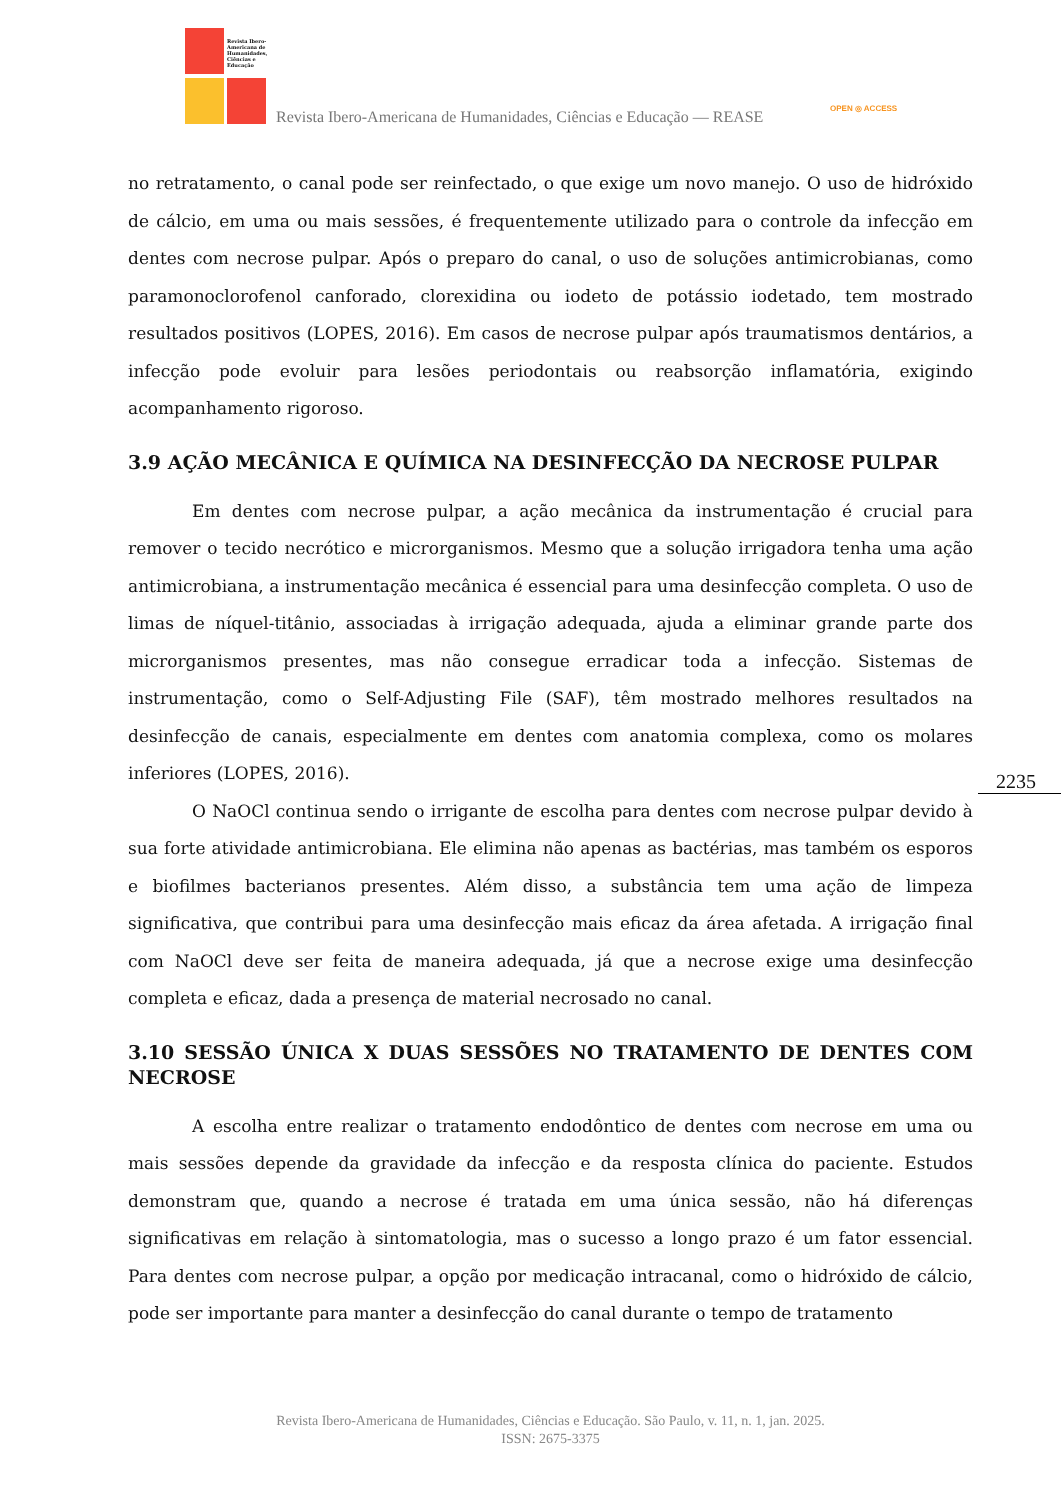Revista Ibero-Americana de Humanidades, Ciências e Educação
Revista Ibero-Americana de Humanidades, Ciências e Educação — REASE
OPEN ◎ ACCESS
no retratamento, o canal pode ser reinfectado, o que exige um novo manejo. O uso de hidróxido de cálcio, em uma ou mais sessões, é frequentemente utilizado para o controle da infecção em dentes com necrose pulpar. Após o preparo do canal, o uso de soluções antimicrobianas, como paramonoclorofenol canforado, clorexidina ou iodeto de potássio iodetado, tem mostrado resultados positivos (LOPES, 2016). Em casos de necrose pulpar após traumatismos dentários, a infecção pode evoluir para lesões periodontais ou reabsorção inflamatória, exigindo acompanhamento rigoroso.
3.9 AÇÃO MECÂNICA E QUÍMICA NA DESINFECÇÃO DA NECROSE PULPAR
Em dentes com necrose pulpar, a ação mecânica da instrumentação é crucial para remover o tecido necrótico e microrganismos. Mesmo que a solução irrigadora tenha uma ação antimicrobiana, a instrumentação mecânica é essencial para uma desinfecção completa. O uso de limas de níquel-titânio, associadas à irrigação adequada, ajuda a eliminar grande parte dos microrganismos presentes, mas não consegue erradicar toda a infecção. Sistemas de instrumentação, como o Self-Adjusting File (SAF), têm mostrado melhores resultados na desinfecção de canais, especialmente em dentes com anatomia complexa, como os molares inferiores (LOPES, 2016).
O NaOCl continua sendo o irrigante de escolha para dentes com necrose pulpar devido à sua forte atividade antimicrobiana. Ele elimina não apenas as bactérias, mas também os esporos e biofilmes bacterianos presentes. Além disso, a substância tem uma ação de limpeza significativa, que contribui para uma desinfecção mais eficaz da área afetada. A irrigação final com NaOCl deve ser feita de maneira adequada, já que a necrose exige uma desinfecção completa e eficaz, dada a presença de material necrosado no canal.
3.10 SESSÃO ÚNICA X DUAS SESSÕES NO TRATAMENTO DE DENTES COM NECROSE
A escolha entre realizar o tratamento endodôntico de dentes com necrose em uma ou mais sessões depende da gravidade da infecção e da resposta clínica do paciente. Estudos demonstram que, quando a necrose é tratada em uma única sessão, não há diferenças significativas em relação à sintomatologia, mas o sucesso a longo prazo é um fator essencial. Para dentes com necrose pulpar, a opção por medicação intracanal, como o hidróxido de cálcio, pode ser importante para manter a desinfecção do canal durante o tempo de tratamento
2235
Revista Ibero-Americana de Humanidades, Ciências e Educação. São Paulo, v. 11, n. 1, jan. 2025.
ISSN: 2675-3375